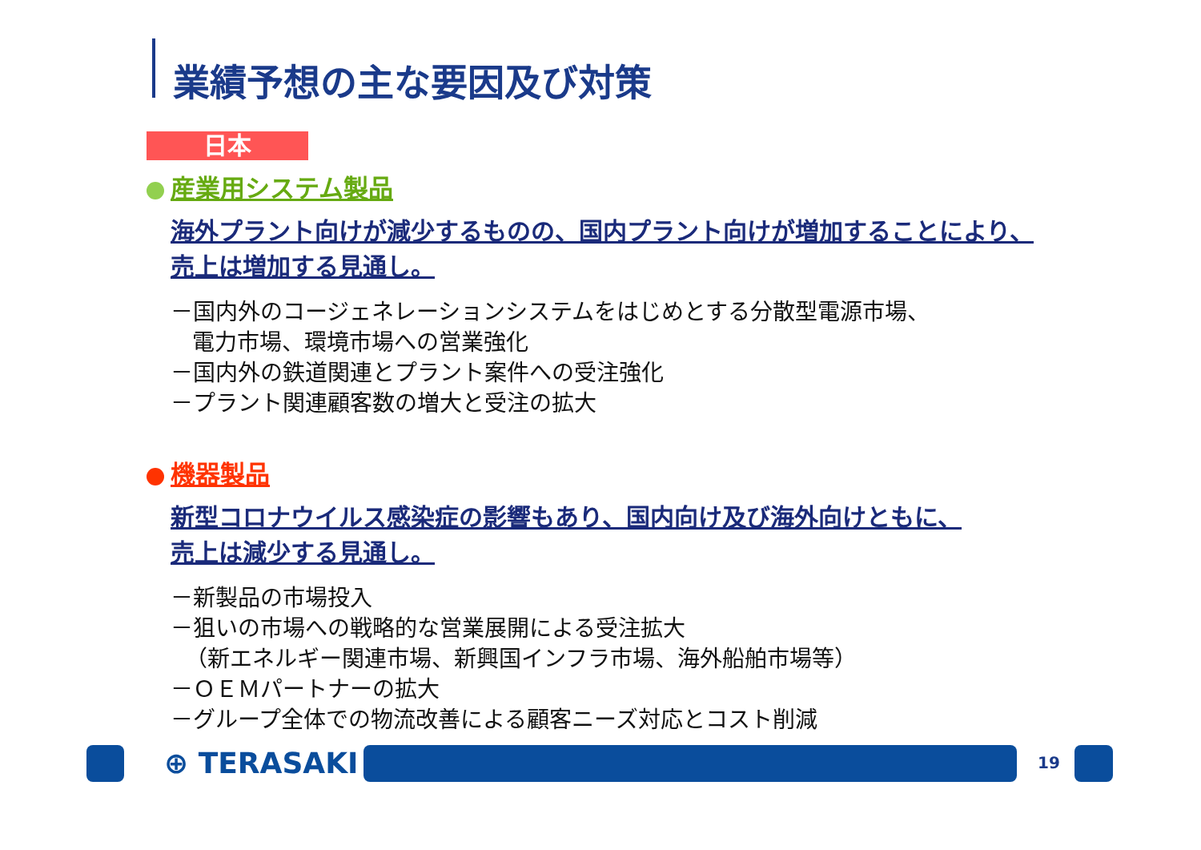業績予想の主な要因及び対策
日本
産業用システム製品
海外プラント向けが減少するものの、国内プラント向けが増加することにより、
売上は増加する見通し。
－国内外のコージェネレーションシステムをはじめとする分散型電源市場、
電力市場、環境市場への営業強化
－国内外の鉄道関連とプラント案件への受注強化
－プラント関連顧客数の増大と受注の拡大
機器製品
新型コロナウイルス感染症の影響もあり、国内向け及び海外向けともに、
売上は減少する見通し。
－新製品の市場投入
－狙いの市場への戦略的な営業展開による受注拡大
（新エネルギー関連市場、新興国インフラ市場、海外船舶市場等）
－ＯＥＭパートナーの拡大
－グループ全体での物流改善による顧客ニーズ対応とコスト削減
⊕ TERASAKI 19